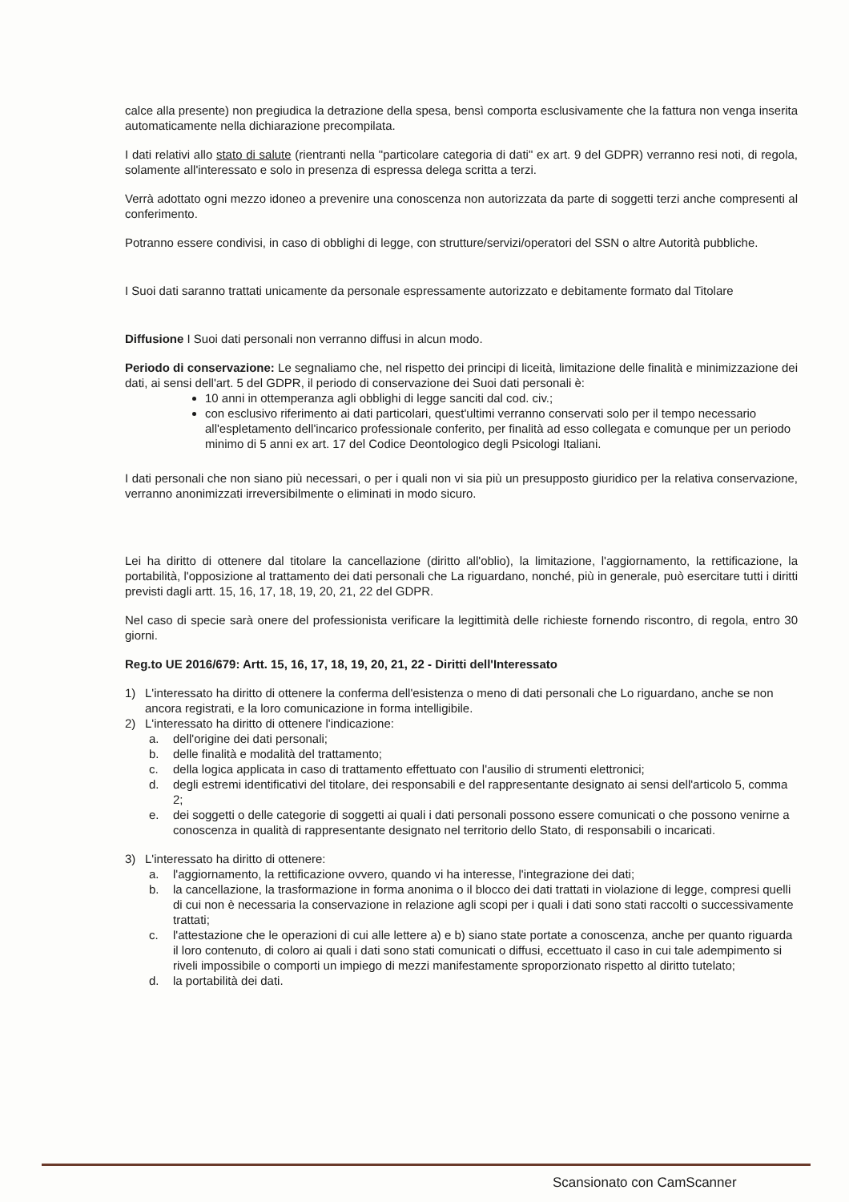calce alla presente) non pregiudica la detrazione della spesa, bensì comporta esclusivamente che la fattura non venga inserita automaticamente nella dichiarazione precompilata.
I dati relativi allo stato di salute (rientranti nella "particolare categoria di dati" ex art. 9 del GDPR) verranno resi noti, di regola, solamente all'interessato e solo in presenza di espressa delega scritta a terzi.
Verrà adottato ogni mezzo idoneo a prevenire una conoscenza non autorizzata da parte di soggetti terzi anche compresenti al conferimento.
Potranno essere condivisi, in caso di obblighi di legge, con strutture/servizi/operatori del SSN o altre Autorità pubbliche.
I Suoi dati saranno trattati unicamente da personale espressamente autorizzato e debitamente formato dal Titolare
Diffusione I Suoi dati personali non verranno diffusi in alcun modo.
Periodo di conservazione: Le segnaliamo che, nel rispetto dei principi di liceità, limitazione delle finalità e minimizzazione dei dati, ai sensi dell'art. 5 del GDPR, il periodo di conservazione dei Suoi dati personali è:
10 anni in ottemperanza agli obblighi di legge sanciti dal cod. civ.;
con esclusivo riferimento ai dati particolari, quest'ultimi verranno conservati solo per il tempo necessario all'espletamento dell'incarico professionale conferito, per finalità ad esso collegata e comunque per un periodo minimo di 5 anni ex art. 17 del Codice Deontologico degli Psicologi Italiani.
I dati personali che non siano più necessari, o per i quali non vi sia più un presupposto giuridico per la relativa conservazione, verranno anonimizzati irreversibilmente o eliminati in modo sicuro.
Lei ha diritto di ottenere dal titolare la cancellazione (diritto all'oblio), la limitazione, l'aggiornamento, la rettificazione, la portabilità, l'opposizione al trattamento dei dati personali che La riguardano, nonché, più in generale, può esercitare tutti i diritti previsti dagli artt. 15, 16, 17, 18, 19, 20, 21, 22 del GDPR.
Nel caso di specie sarà onere del professionista verificare la legittimità delle richieste fornendo riscontro, di regola, entro 30 giorni.
Reg.to UE 2016/679: Artt. 15, 16, 17, 18, 19, 20, 21, 22 - Diritti dell'Interessato
1) L'interessato ha diritto di ottenere la conferma dell'esistenza o meno di dati personali che Lo riguardano, anche se non ancora registrati, e la loro comunicazione in forma intelligibile.
2) L'interessato ha diritto di ottenere l'indicazione:
a. dell'origine dei dati personali;
b. delle finalità e modalità del trattamento;
c. della logica applicata in caso di trattamento effettuato con l'ausilio di strumenti elettronici;
d. degli estremi identificativi del titolare, dei responsabili e del rappresentante designato ai sensi dell'articolo 5, comma 2;
e. dei soggetti o delle categorie di soggetti ai quali i dati personali possono essere comunicati o che possono venirne a conoscenza in qualità di rappresentante designato nel territorio dello Stato, di responsabili o incaricati.
3) L'interessato ha diritto di ottenere:
a. l'aggiornamento, la rettificazione ovvero, quando vi ha interesse, l'integrazione dei dati;
b. la cancellazione, la trasformazione in forma anonima o il blocco dei dati trattati in violazione di legge, compresi quelli di cui non è necessaria la conservazione in relazione agli scopi per i quali i dati sono stati raccolti o successivamente trattati;
c. l'attestazione che le operazioni di cui alle lettere a) e b) siano state portate a conoscenza, anche per quanto riguarda il loro contenuto, di coloro ai quali i dati sono stati comunicati o diffusi, eccettuato il caso in cui tale adempimento si riveli impossibile o comporti un impiego di mezzi manifestamente sproporzionato rispetto al diritto tutelato;
d. la portabilità dei dati.
Scansionato con CamScanner